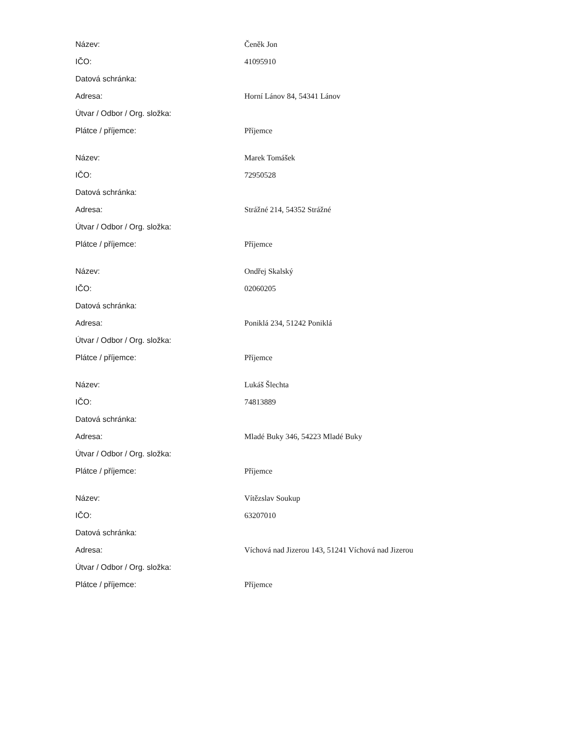| Název: | Čeněk Jon |
| IČO: | 41095910 |
| Datová schránka: | |
| Adresa: | Horní Lánov 84, 54341 Lánov |
| Útvar / Odbor / Org. složka: | |
| Plátce / příjemce: | Příjemce |
| Název: | Marek Tomášek |
| IČO: | 72950528 |
| Datová schránka: | |
| Adresa: | Strážné 214, 54352 Strážné |
| Útvar / Odbor / Org. složka: | |
| Plátce / příjemce: | Příjemce |
| Název: | Ondřej Skalský |
| IČO: | 02060205 |
| Datová schránka: | |
| Adresa: | Poniklá 234, 51242 Poniklá |
| Útvar / Odbor / Org. složka: | |
| Plátce / příjemce: | Příjemce |
| Název: | Lukáš Šlechta |
| IČO: | 74813889 |
| Datová schránka: | |
| Adresa: | Mladé Buky 346, 54223 Mladé Buky |
| Útvar / Odbor / Org. složka: | |
| Plátce / příjemce: | Příjemce |
| Název: | Vítězslav Soukup |
| IČO: | 63207010 |
| Datová schránka: | |
| Adresa: | Víchová nad Jizerou 143, 51241 Víchová nad Jizerou |
| Útvar / Odbor / Org. složka: | |
| Plátce / příjemce: | Příjemce |